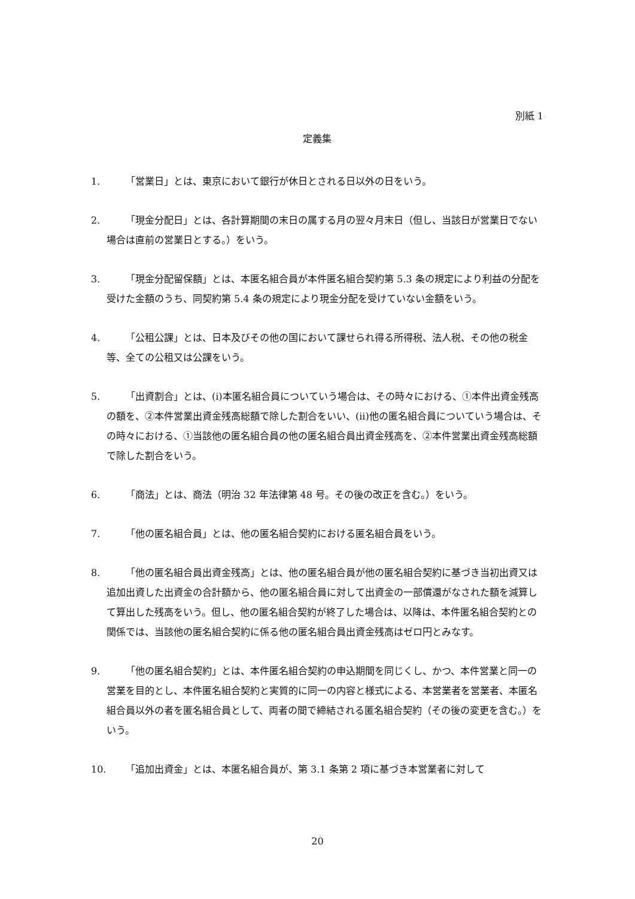別紙 1
定義集
1. 「営業日」とは、東京において銀行が休日とされる日以外の日をいう。
2. 「現金分配日」とは、各計算期間の末日の属する月の翌々月末日（但し、当該日が営業日でない場合は直前の営業日とする。）をいう。
3. 「現金分配留保額」とは、本匿名組合員が本件匿名組合契約第 5.3 条の規定により利益の分配を受けた金額のうち、同契約第 5.4 条の規定により現金分配を受けていない金額をいう。
4. 「公租公課」とは、日本及びその他の国において課せられ得る所得税、法人税、その他の税金等、全ての公租又は公課をいう。
5. 「出資割合」とは、(i)本匿名組合員についていう場合は、その時々における、①本件出資金残高の額を、②本件営業出資金残高総額で除した割合をいい、(ii)他の匿名組合員についていう場合は、その時々における、①当該他の匿名組合員の他の匿名組合員出資金残高を、②本件営業出資金残高総額で除した割合をいう。
6. 「商法」とは、商法（明治 32 年法律第 48 号。その後の改正を含む。）をいう。
7. 「他の匿名組合員」とは、他の匿名組合契約における匿名組合員をいう。
8. 「他の匿名組合員出資金残高」とは、他の匿名組合員が他の匿名組合契約に基づき当初出資又は追加出資した出資金の合計額から、他の匿名組合員に対して出資金の一部償還がなされた額を減算して算出した残高をいう。但し、他の匿名組合契約が終了した場合は、以降は、本件匿名組合契約との関係では、当該他の匿名組合契約に係る他の匿名組合員出資金残高はゼロ円とみなす。
9. 「他の匿名組合契約」とは、本件匿名組合契約の申込期間を同じくし、かつ、本件営業と同一の営業を目的とし、本件匿名組合契約と実質的に同一の内容と様式による、本営業者を営業者、本匿名組合員以外の者を匿名組合員として、両者の間で締結される匿名組合契約（その後の変更を含む。）をいう。
10.
「追加出資金」とは、本匿名組合員が、第 3.1 条第 2 項に基づき本営業者に対して
20